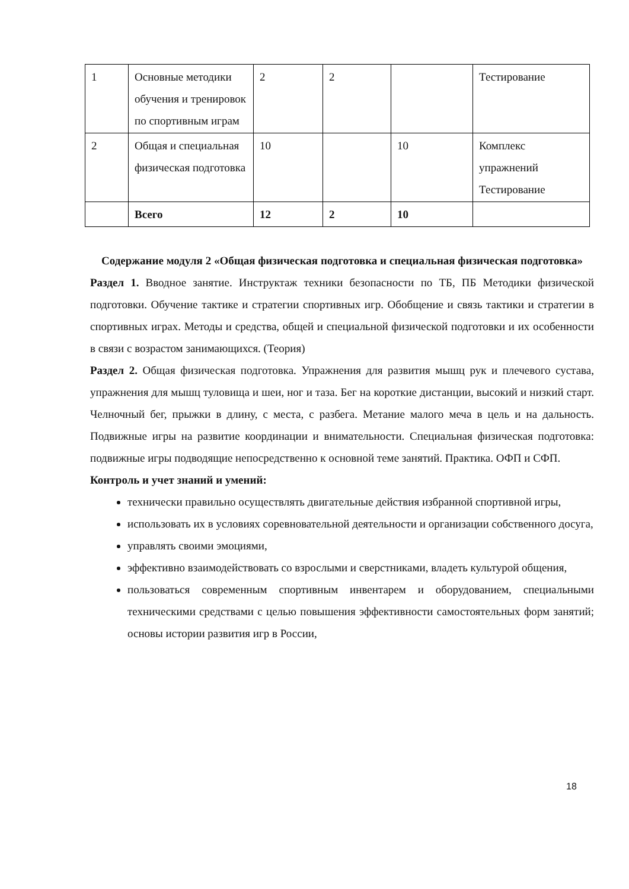| 1 | Основные методики обучения и тренировок по спортивным играм | 2 | 2 | | Тестирование |
| 2 | Общая и специальная физическая подготовка | 10 | | 10 | Комплекс упражнений Тестирование |
| | Всего | 12 | 2 | 10 | |
Содержание модуля 2 «Общая физическая подготовка и специальная физическая подготовка»
Раздел 1. Вводное занятие. Инструктаж техники безопасности по ТБ, ПБ Методики физической подготовки. Обучение тактике и стратегии спортивных игр. Обобщение и связь тактики и стратегии в спортивных играх. Методы и средства, общей и специальной физической подготовки и их особенности в связи с возрастом занимающихся. (Теория)
Раздел 2. Общая физическая подготовка. Упражнения для развития мышц рук и плечевого сустава, упражнения для мышц туловища и шеи, ног и таза. Бег на короткие дистанции, высокий и низкий старт. Челночный бег, прыжки в длину, с места, с разбега. Метание малого меча в цель и на дальность. Подвижные игры на развитие координации и внимательности. Специальная физическая подготовка: подвижные игры подводящие непосредственно к основной теме занятий. Практика. ОФП и СФП.
Контроль и учет знаний и умений:
технически правильно осуществлять двигательные действия избранной спортивной игры,
использовать их в условиях соревновательной деятельности и организации собственного досуга,
управлять своими эмоциями,
эффективно взаимодействовать со взрослыми и сверстниками, владеть культурой общения,
пользоваться современным спортивным инвентарем и оборудованием, специальными техническими средствами с целью повышения эффективности самостоятельных форм занятий; основы истории развития игр в России,
18